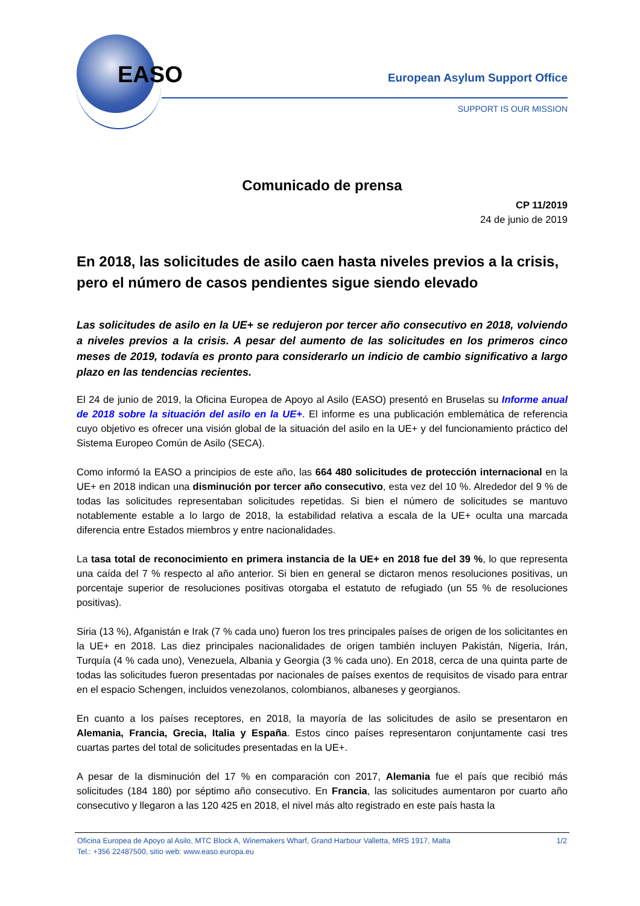EASO European Asylum Support Office
SUPPORT IS OUR MISSION
Comunicado de prensa
CP 11/2019
24 de junio de 2019
En 2018, las solicitudes de asilo caen hasta niveles previos a la crisis, pero el número de casos pendientes sigue siendo elevado
Las solicitudes de asilo en la UE+ se redujeron por tercer año consecutivo en 2018, volviendo a niveles previos a la crisis. A pesar del aumento de las solicitudes en los primeros cinco meses de 2019, todavía es pronto para considerarlo un indicio de cambio significativo a largo plazo en las tendencias recientes.
El 24 de junio de 2019, la Oficina Europea de Apoyo al Asilo (EASO) presentó en Bruselas su Informe anual de 2018 sobre la situación del asilo en la UE+. El informe es una publicación emblemática de referencia cuyo objetivo es ofrecer una visión global de la situación del asilo en la UE+ y del funcionamiento práctico del Sistema Europeo Común de Asilo (SECA).
Como informó la EASO a principios de este año, las 664 480 solicitudes de protección internacional en la UE+ en 2018 indican una disminución por tercer año consecutivo, esta vez del 10 %. Alrededor del 9 % de todas las solicitudes representaban solicitudes repetidas. Si bien el número de solicitudes se mantuvo notablemente estable a lo largo de 2018, la estabilidad relativa a escala de la UE+ oculta una marcada diferencia entre Estados miembros y entre nacionalidades.
La tasa total de reconocimiento en primera instancia de la UE+ en 2018 fue del 39 %, lo que representa una caída del 7 % respecto al año anterior. Si bien en general se dictaron menos resoluciones positivas, un porcentaje superior de resoluciones positivas otorgaba el estatuto de refugiado (un 55 % de resoluciones positivas).
Siria (13 %), Afganistán e Irak (7 % cada uno) fueron los tres principales países de origen de los solicitantes en la UE+ en 2018. Las diez principales nacionalidades de origen también incluyen Pakistán, Nigeria, Irán, Turquía (4 % cada uno), Venezuela, Albania y Georgia (3 % cada uno). En 2018, cerca de una quinta parte de todas las solicitudes fueron presentadas por nacionales de países exentos de requisitos de visado para entrar en el espacio Schengen, incluidos venezolanos, colombianos, albaneses y georgianos.
En cuanto a los países receptores, en 2018, la mayoría de las solicitudes de asilo se presentaron en Alemania, Francia, Grecia, Italia y España. Estos cinco países representaron conjuntamente casi tres cuartas partes del total de solicitudes presentadas en la UE+.
A pesar de la disminución del 17 % en comparación con 2017, Alemania fue el país que recibió más solicitudes (184 180) por séptimo año consecutivo. En Francia, las solicitudes aumentaron por cuarto año consecutivo y llegaron a las 120 425 en 2018, el nivel más alto registrado en este país hasta la
1/2 Oficina Europea de Apoyo al Asilo, MTC Block A, Winemakers Wharf, Grand Harbour Valletta, MRS 1917, Malta
Tel.: +356 22487500, sitio web: www.easo.europa.eu